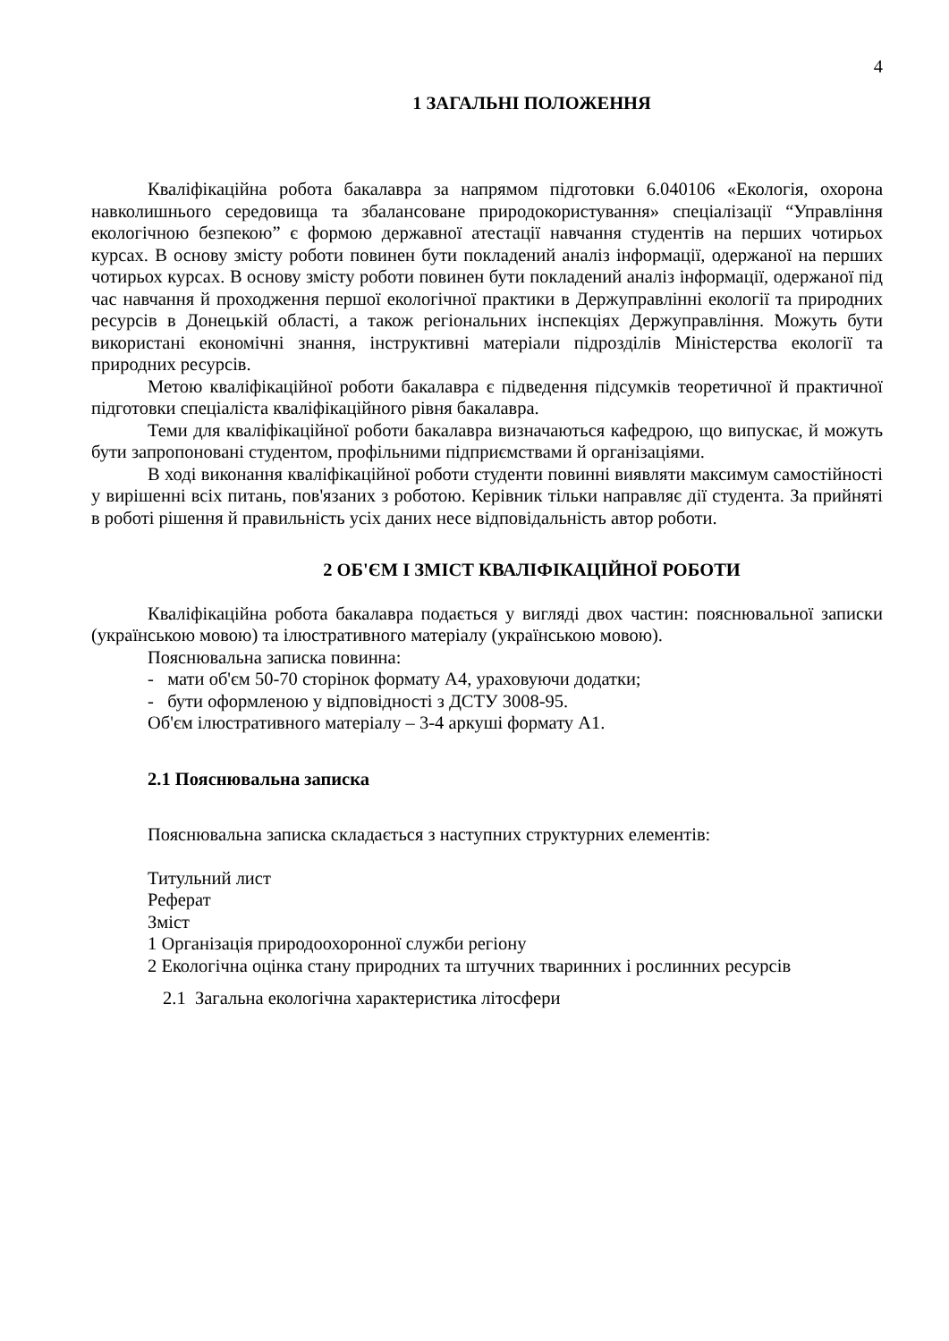4
1 ЗАГАЛЬНІ ПОЛОЖЕННЯ
Кваліфікаційна робота бакалавра за напрямом підготовки 6.040106 «Екологія, охорона навколишнього середовища та збалансоване природокористування» спеціалізації “Управління екологічною безпекою” є формою державної атестації навчання студентів на перших чотирьох курсах. В основу змісту роботи повинен бути покладений аналіз інформації, одержаної на перших чотирьох курсах. В основу змісту роботи повинен бути покладений аналіз інформації, одержаної під час навчання й проходження першої екологічної практики в Держуправлінні екології та природних ресурсів в Донецькій області, а також регіональних інспекціях Держуправління. Можуть бути використані економічні знання, інструктивні матеріали підрозділів Міністерства екології та природних ресурсів.
Метою кваліфікаційної роботи бакалавра є підведення підсумків теоретичної й практичної підготовки спеціаліста кваліфікаційного рівня бакалавра.
Теми для кваліфікаційної роботи бакалавра визначаються кафедрою, що випускає, й можуть бути запропоновані студентом, профільними підприємствами й організаціями.
В ході виконання кваліфікаційної роботи студенти повинні виявляти максимум самостійності у вирішенні всіх питань, пов'язаних з роботою. Керівник тільки направляє дії студента. За прийняті в роботі рішення й правильність усіх даних несе відповідальність автор роботи.
2 ОБ'ЄМ І ЗМІСТ КВАЛІФІКАЦІЙНОЇ РОБОТИ
Кваліфікаційна робота бакалавра подається у вигляді двох частин: пояснювальної записки (українською мовою) та ілюстративного матеріалу (українською мовою).
Пояснювальна записка повинна:
- мати об'єм 50-70 сторінок формату А4, ураховуючи додатки;
- бути оформленою у відповідності з ДСТУ 3008-95.
Об'єм ілюстративного матеріалу – 3-4 аркуші формату А1.
2.1 Пояснювальна записка
Пояснювальна записка складається з наступних структурних елементів:
Титульний лист
Реферат
Зміст
1 Організація природоохоронної служби регіону
2 Екологічна оцінка стану природних та штучних тваринних і рослинних ресурсів
2.1 Загальна екологічна характеристика літосфери